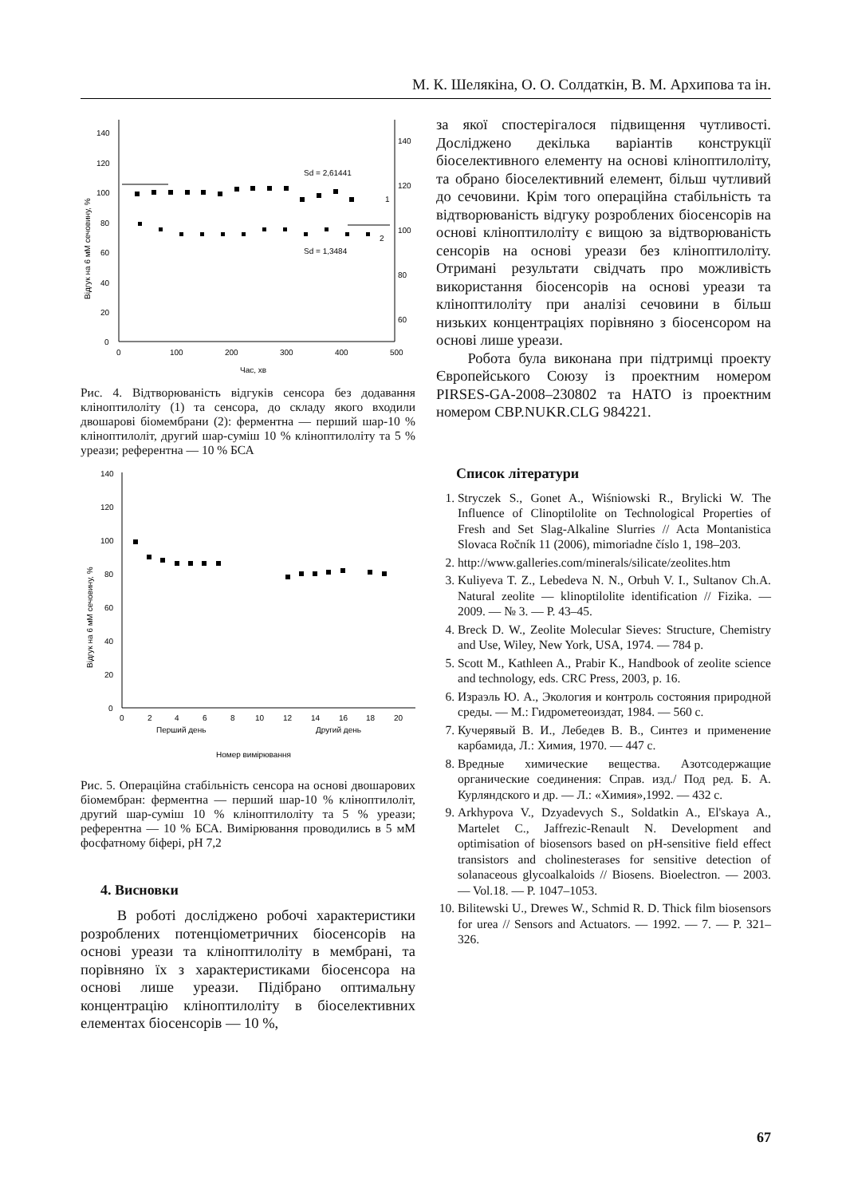М. К. Шелякіна, О. О. Солдаткін, В. М. Архипова та ін.
140
120
100
80
60
40
20
0
140
120
100
80
60
0
100
200
300
400
500
Час, хв
1
2
Sd = 2,61441
Sd = 1,3484
Відгук на 6 мМ сечовину, %
Рис. 4. Відтворюваність відгуків сенсора без додавання клінoптилоліту (1) та сенсора, до складу якого входили двошарові біомембрани (2): ферментна — перший шар-10 % клінoптилоліт, другий шар-суміш 10 % клінoптилоліту та 5 % уреази; референтна — 10 % БСА
140
120
100
80
60
40
20
0
0
2
4
6
8
10
12
14
16
18
20
Перший день
Другий день
Номер вимірювання
Відгук на 6 мМ сечовину, %
Рис. 5. Операційна стабільність сенсора на основі двошарових біомембран: ферментна — перший шар-10 % клінoптилоліт, другий шар-суміш 10 % клінoптилоліту та 5 % уреази; референтна — 10 % БСА. Вимірювання проводились в 5 мМ фосфатному біфері, pH 7,2
4. Висновки
В роботі досліджено робочі характеристики розроблених потенціометричних біосенсорів на основі уреази та клінoптилоліту в мембрані, та порівняно їх з характеристиками біосенсора на основі лише уреази. Підібрано оптимальну концентрацію клінoптилоліту в біоселективних елементах біосенсорів — 10 %,
за якої спостерігалося підвищення чутливості. Досліджено декілька варіантів конструкції біоселективного елементу на основі клінoптилоліту, та обрано біоселективний елемент, більш чутливий до сечовини. Крім того операційна стабільність та відтворюваність відгуку розроблених біосенсорів на основі клінoптилоліту є вищою за відтворюваність сенсорів на основі уреази без клінoптилоліту. Отримані результати свідчать про можливість використання біосенсорів на основі уреази та клінoптилоліту при аналізі сечовини в більш низьких концентраціях порівняно з біосенсором на основі лише уреази.
Робота була виконана при підтримці проекту Європейського Союзу із проектним номером PIRSES-GA-2008–230802 та НАТО із проектним номером CBP.NUKR.CLG 984221.
Список літератури
1. Stryczek S., Gonet A., Wiśniowski R., Brylicki W. The Influence of Clinoptilolite on Technological Properties of Fresh and Set Slag-Alkaline Slurries // Acta Montanistica Slovaca Ročník 11 (2006), mimoriadne číslo 1, 198–203.
2. http://www.galleries.com/minerals/silicate/zeolites.htm
3. Kuliyeva T. Z., Lebedeva N. N., Orbuh V. I., Sultanov Ch.A. Natural zeolite — klinoptilolite identification // Fizika. — 2009. — № 3. — P. 43–45.
4. Breck D. W., Zeolite Molecular Sieves: Structure, Chemistry and Use, Wiley, New York, USA, 1974. — 784 p.
5. Scott M., Kathleen A., Prabir K., Handbook of zeolite science and technology, eds. CRC Press, 2003, p. 16.
6. Израэль Ю. А., Экология и контроль состояния природной среды. — М.: Гидрометеоиздат, 1984. — 560 с.
7. Кучерявый В. И., Лебедев В. В., Синтез и применение карбамида, Л.: Химия, 1970. — 447 с.
8. Вредные химические вещества. Азотсодержащие органические соединения: Справ. изд./ Под ред. Б. А. Курляндского и др. — Л.: «Химия»,1992. — 432 с.
9. Arkhypova V., Dzyadevych S., Soldatkin A., El'skaya A., Martelet C., Jaffrezic-Renault N. Development and optimisation of biosensors based on pH-sensitive field effect transistors and cholinesterases for sensitive detection of solanaceous glycoalkaloids // Biosens. Bioelectron. — 2003. — Vol.18. — P. 1047–1053.
10. Bilitewski U., Drewes W., Schmid R. D. Thick film biosensors for urea // Sensors and Actuators. — 1992. — 7. — P. 321–326.
67